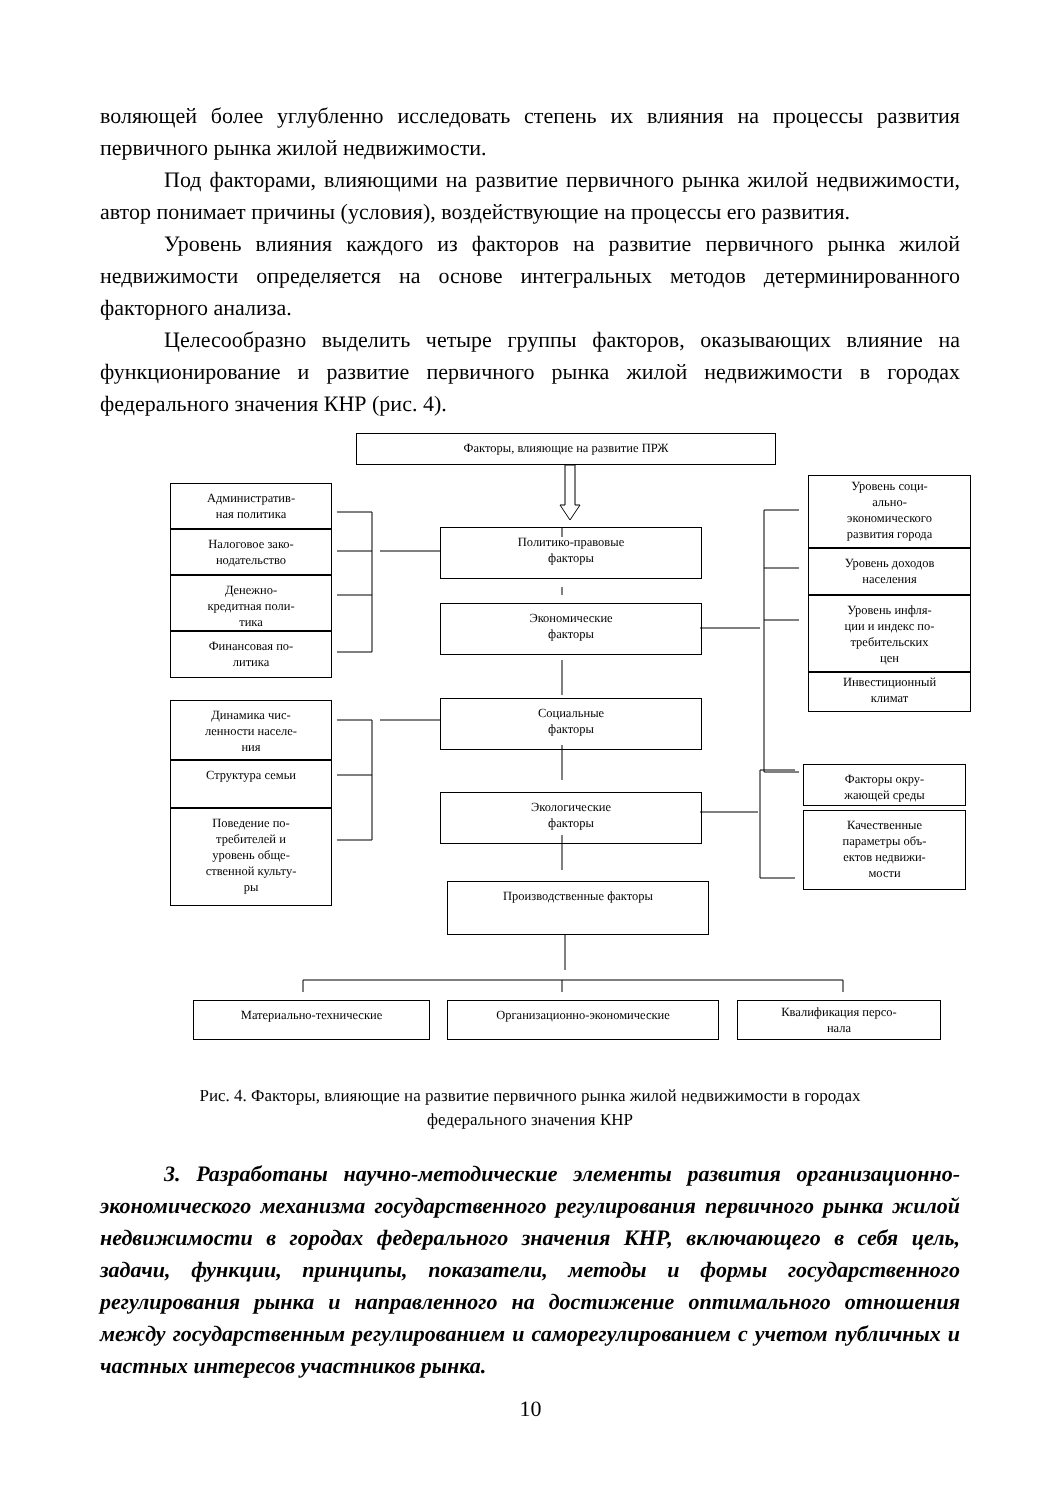воляющей более углубленно исследовать степень их влияния на процессы развития первичного рынка жилой недвижимости.
Под факторами, влияющими на развитие первичного рынка жилой недвижимости, автор понимает причины (условия), воздействующие на процессы его развития.
Уровень влияния каждого из факторов на развитие первичного рынка жилой недвижимости определяется на основе интегральных методов детерминированного факторного анализа.
Целесообразно выделить четыре группы факторов, оказывающих влияние на функционирование и развитие первичного рынка жилой недвижимости в городах федерального значения КНР (рис. 4).
Факторы, влияющие на развитие ПРЖ
Административ-
ная политика
Налоговое зако-
нодательство
Денежно-
кредитная поли-
тика
Финансовая по-
литика
Политико-правовые
факторы
Экономические
факторы
Социальные
факторы
Экологические
факторы
Производственные факторы
Уровень соци-
ально-
экономического
развития города
Уровень доходов
населения
Уровень инфля-
ции и индекс по-
требительских
цен
Инвестиционный
климат
Динамика чис-
ленности населе-
ния
Структура семьи
Поведение по-
требителей и
уровень обще-
ственной культу-
ры
Факторы окру-
жающей среды
Качественные
параметры объ-
ектов недвижи-
мости
Материально-технические Организационно-экономические
Квалификация персо-
нала
Рис. 4. Факторы, влияющие на развитие первичного рынка жилой недвижимости в городах федерального значения КНР
3. Разработаны научно-методические элементы развития организационно-экономического механизма государственного регулирования первичного рынка жилой недвижимости в городах федерального значения КНР, включающего в себя цель, задачи, функции, принципы, показатели, методы и формы государственного регулирования рынка и направленного на достижение оптимального отношения между государственным регулированием и саморегулированием с учетом публичных и частных интересов участников рынка.
10